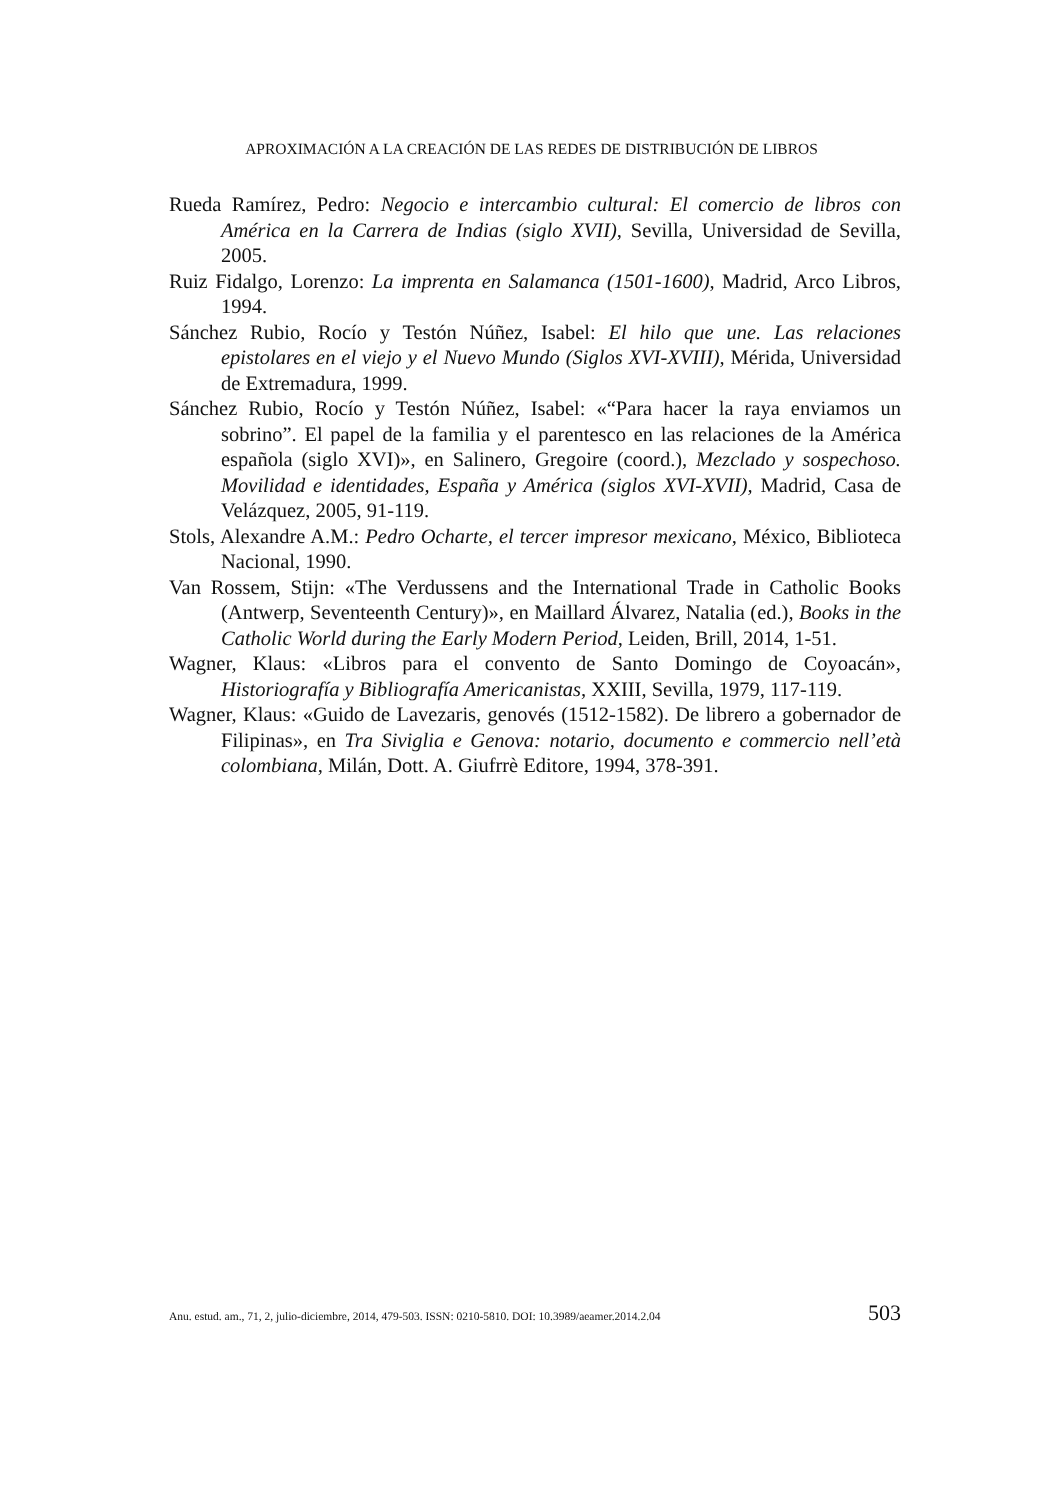APROXIMACIÓN A LA CREACIÓN DE LAS REDES DE DISTRIBUCIÓN DE LIBROS
Rueda Ramírez, Pedro: Negocio e intercambio cultural: El comercio de libros con América en la Carrera de Indias (siglo XVII), Sevilla, Universidad de Sevilla, 2005.
Ruiz Fidalgo, Lorenzo: La imprenta en Salamanca (1501-1600), Madrid, Arco Libros, 1994.
Sánchez Rubio, Rocío y Testón Núñez, Isabel: El hilo que une. Las relaciones epistolares en el viejo y el Nuevo Mundo (Siglos XVI-XVIII), Mérida, Universidad de Extremadura, 1999.
Sánchez Rubio, Rocío y Testón Núñez, Isabel: «“Para hacer la raya enviamos un sobrino”. El papel de la familia y el parentesco en las relaciones de la América española (siglo XVI)», en Salinero, Gregoire (coord.), Mezclado y sospechoso. Movilidad e identidades, España y América (siglos XVI-XVII), Madrid, Casa de Velázquez, 2005, 91-119.
Stols, Alexandre A.M.: Pedro Ocharte, el tercer impresor mexicano, México, Biblioteca Nacional, 1990.
Van Rossem, Stijn: «The Verdussens and the International Trade in Catholic Books (Antwerp, Seventeenth Century)», en Maillard Álvarez, Natalia (ed.), Books in the Catholic World during the Early Modern Period, Leiden, Brill, 2014, 1-51.
Wagner, Klaus: «Libros para el convento de Santo Domingo de Coyoacán», Historiografía y Bibliografía Americanistas, XXIII, Sevilla, 1979, 117-119.
Wagner, Klaus: «Guido de Lavezaris, genovés (1512-1582). De librero a gobernador de Filipinas», en Tra Siviglia e Genova: notario, documento e commercio nell’età colombiana, Milán, Dott. A. Giufrrè Editore, 1994, 378-391.
Anu. estud. am., 71, 2, julio-diciembre, 2014, 479-503. ISSN: 0210-5810. DOI: 10.3989/aeamer.2014.2.04 503